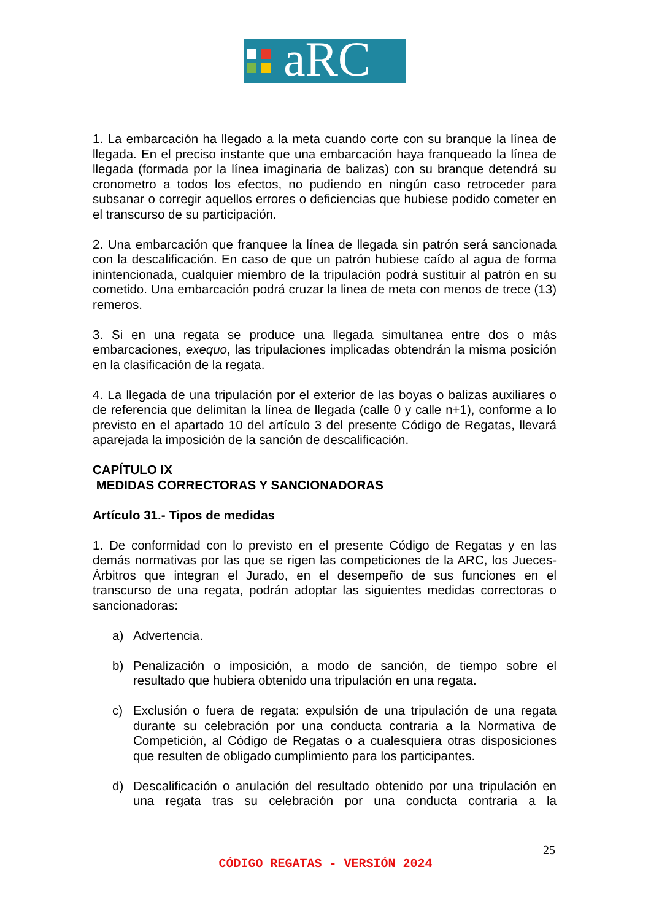aRC
1. La embarcación ha llegado a la meta cuando corte con su branque la línea de llegada. En el preciso instante que una embarcación haya franqueado la línea de llegada (formada por la línea imaginaria de balizas) con su branque detendrá su cronometro a todos los efectos, no pudiendo en ningún caso retroceder para subsanar o corregir aquellos errores o deficiencias que hubiese podido cometer en el transcurso de su participación.
2. Una embarcación que franquee la línea de llegada sin patrón será sancionada con la descalificación. En caso de que un patrón hubiese caído al agua de forma inintencionada, cualquier miembro de la tripulación podrá sustituir al patrón en su cometido. Una embarcación podrá cruzar la linea de meta con menos de trece (13) remeros.
3. Si en una regata se produce una llegada simultanea entre dos o más embarcaciones, exequo, las tripulaciones implicadas obtendrán la misma posición en la clasificación de la regata.
4. La llegada de una tripulación por el exterior de las boyas o balizas auxiliares o de referencia que delimitan la línea de llegada (calle 0 y calle n+1), conforme a lo previsto en el apartado 10 del artículo 3 del presente Código de Regatas, llevará aparejada la imposición de la sanción de descalificación.
CAPÍTULO IX
MEDIDAS CORRECTORAS Y SANCIONADORAS
Artículo 31.- Tipos de medidas
1. De conformidad con lo previsto en el presente Código de Regatas y en las demás normativas por las que se rigen las competiciones de la ARC, los Jueces-Árbitros que integran el Jurado, en el desempeño de sus funciones en el transcurso de una regata, podrán adoptar las siguientes medidas correctoras o sancionadoras:
a) Advertencia.
b) Penalización o imposición, a modo de sanción, de tiempo sobre el resultado que hubiera obtenido una tripulación en una regata.
c) Exclusión o fuera de regata: expulsión de una tripulación de una regata durante su celebración por una conducta contraria a la Normativa de Competición, al Código de Regatas o a cualesquiera otras disposiciones que resulten de obligado cumplimiento para los participantes.
d) Descalificación o anulación del resultado obtenido por una tripulación en una regata tras su celebración por una conducta contraria a la
25
CÓDIGO REGATAS - VERSIÓN 2024